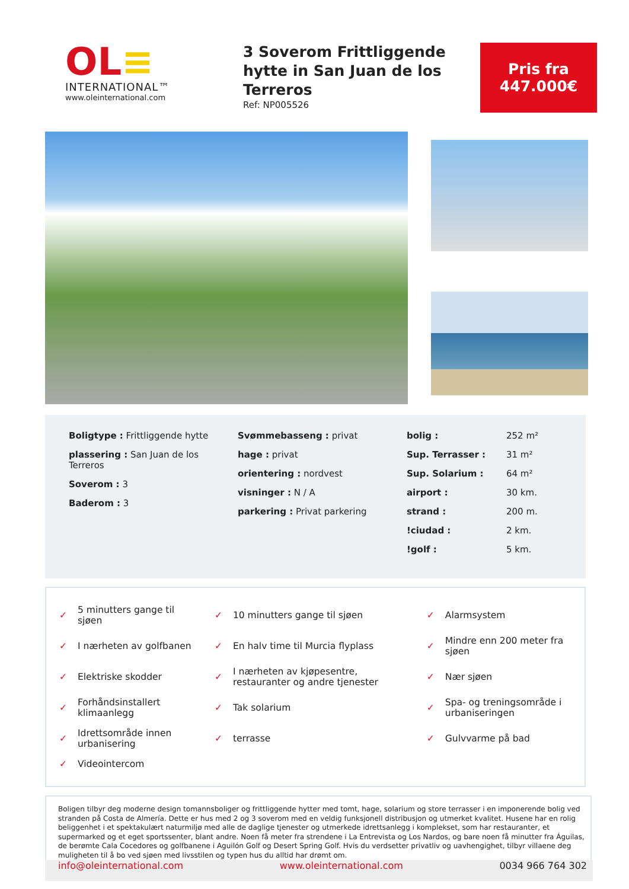OL≡
INTERNATIONAL™
www.oleinternational.com
3 Soverom Frittliggende hytte in San Juan de los Terreros
Ref: NP005526
Pris fra
447.000€
| Boligtype : Frittliggende hytte |
| plassering : San Juan de los Terreros |
| Soverom : 3 |
| Baderom : 3 |
| Svømmebasseng : privat |
| hage : privat |
| orientering : nordvest |
| visninger : N / A |
| parkering : Privat parkering |
| bolig : | 252 m² |
| Sup. Terrasser : | 31 m² |
| Sup. Solarium : | 64 m² |
| airport : | 30 km. |
| strand : | 200 m. |
| !ciudad : | 2 km. |
| !golf : | 5 km. |
| ✓ | 5 minutters gange til sjøen | ✓ | 10 minutters gange til sjøen | ✓ | Alarmsystem |
| ✓ | I nærheten av golfbanen | ✓ | En halv time til Murcia flyplass | ✓ | Mindre enn 200 meter fra sjøen |
| ✓ | Elektriske skodder | ✓ | I nærheten av kjøpesentre, restauranter og andre tjenester | ✓ | Nær sjøen |
| ✓ | Forhåndsinstallert klimaanlegg | ✓ | Tak solarium | ✓ | Spa- og treningsområde i urbaniseringen |
| ✓ | Idrettsområde innen urbanisering | ✓ | terrasse | ✓ | Gulvvarme på bad |
| ✓ | Videointercom | | | | |
Boligen tilbyr deg moderne design tomannsboliger og frittliggende hytter med tomt, hage, solarium og store terrasser i en imponerende bolig ved stranden på Costa de Almería. Dette er hus med 2 og 3 soverom med en veldig funksjonell distribusjon og utmerket kvalitet. Husene har en rolig beliggenhet i et spektakulært naturmiljø med alle de daglige tjenester og utmerkede idrettsanlegg i komplekset, som har restauranter, et supermarked og et eget sportssenter, blant andre. Noen få meter fra strendene i La Entrevista og Los Nardos, og bare noen få minutter fra Águilas, de berømte Cala Cocedores og golfbanene i Aguilón Golf og Desert Spring Golf. Hvis du verdsetter privatliv og uavhengighet, tilbyr villaene deg muligheten til å bo ved sjøen med livsstilen og typen hus du alltid har drømt om.
info@oleinternational.com www.oleinternational.com 0034 966 764 302